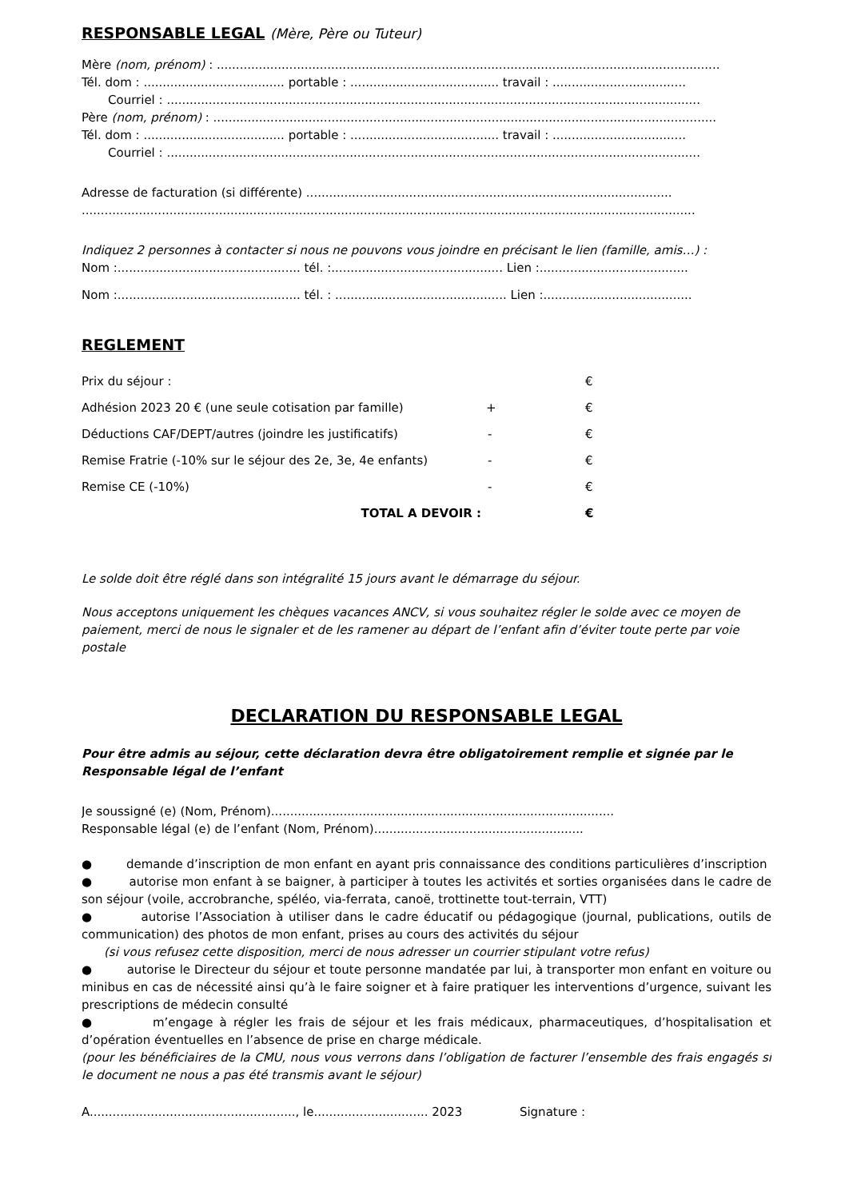RESPONSABLE LEGAL (Mère, Père ou Tuteur)
Mère (nom, prénom) : ....................................................................................................................................
Tél. dom : ..................................... portable : ....................................... travail : ...................................
Courriel : ............................................................................................................................................
Père (nom, prénom) : ....................................................................................................................................
Tél. dom : ..................................... portable : ....................................... travail : ...................................
Courriel : ............................................................................................................................................
Adresse de facturation (si différente) ................................................................................................
.................................................................................................................................................................
Indiquez 2 personnes à contacter si nous ne pouvons vous joindre en précisant le lien (famille, amis…) :
Nom :................................................ tél. :............................................. Lien :.......................................
Nom :................................................ tél. : ............................................. Lien :.......................................
REGLEMENT
| Prix du séjour : | | € |
| Adhésion 2023 20 € (une seule cotisation par famille) | + | € |
| Déductions CAF/DEPT/autres (joindre les justificatifs) | - | € |
| Remise Fratrie (-10% sur le séjour des 2e, 3e, 4e enfants) | - | € |
| Remise CE (-10%) | - | € |
| TOTAL A DEVOIR : | | € |
Le solde doit être réglé dans son intégralité 15 jours avant le démarrage du séjour.
Nous acceptons uniquement les chèques vacances ANCV, si vous souhaitez régler le solde avec ce moyen de paiement, merci de nous le signaler et de les ramener au départ de l’enfant afin d’éviter toute perte par voie postale
DECLARATION DU RESPONSABLE LEGAL
Pour être admis au séjour, cette déclaration devra être obligatoirement remplie et signée par le Responsable légal de l’enfant
Je soussigné (e) (Nom, Prénom)..........................................................................................
Responsable légal (e) de l’enfant (Nom, Prénom).......................................................
● demande d’inscription de mon enfant en ayant pris connaissance des conditions particulières d’inscription
● autorise mon enfant à se baigner, à participer à toutes les activités et sorties organisées dans le cadre de son séjour (voile, accrobranche, spéléo, via-ferrata, canoë, trottinette tout-terrain, VTT)
● autorise l’Association à utiliser dans le cadre éducatif ou pédagogique (journal, publications, outils de communication) des photos de mon enfant, prises au cours des activités du séjour
(si vous refusez cette disposition, merci de nous adresser un courrier stipulant votre refus)
● autorise le Directeur du séjour et toute personne mandatée par lui, à transporter mon enfant en voiture ou minibus en cas de nécessité ainsi qu’à le faire soigner et à faire pratiquer les interventions d’urgence, suivant les prescriptions de médecin consulté
● m’engage à régler les frais de séjour et les frais médicaux, pharmaceutiques, d’hospitalisation et d’opération éventuelles en l’absence de prise en charge médicale.
(pour les bénéficiaires de la CMU, nous vous verrons dans l’obligation de facturer l’ensemble des frais engagés si le document ne nous a pas été transmis avant le séjour)
A......................................................, le.............................. 2023 Signature :